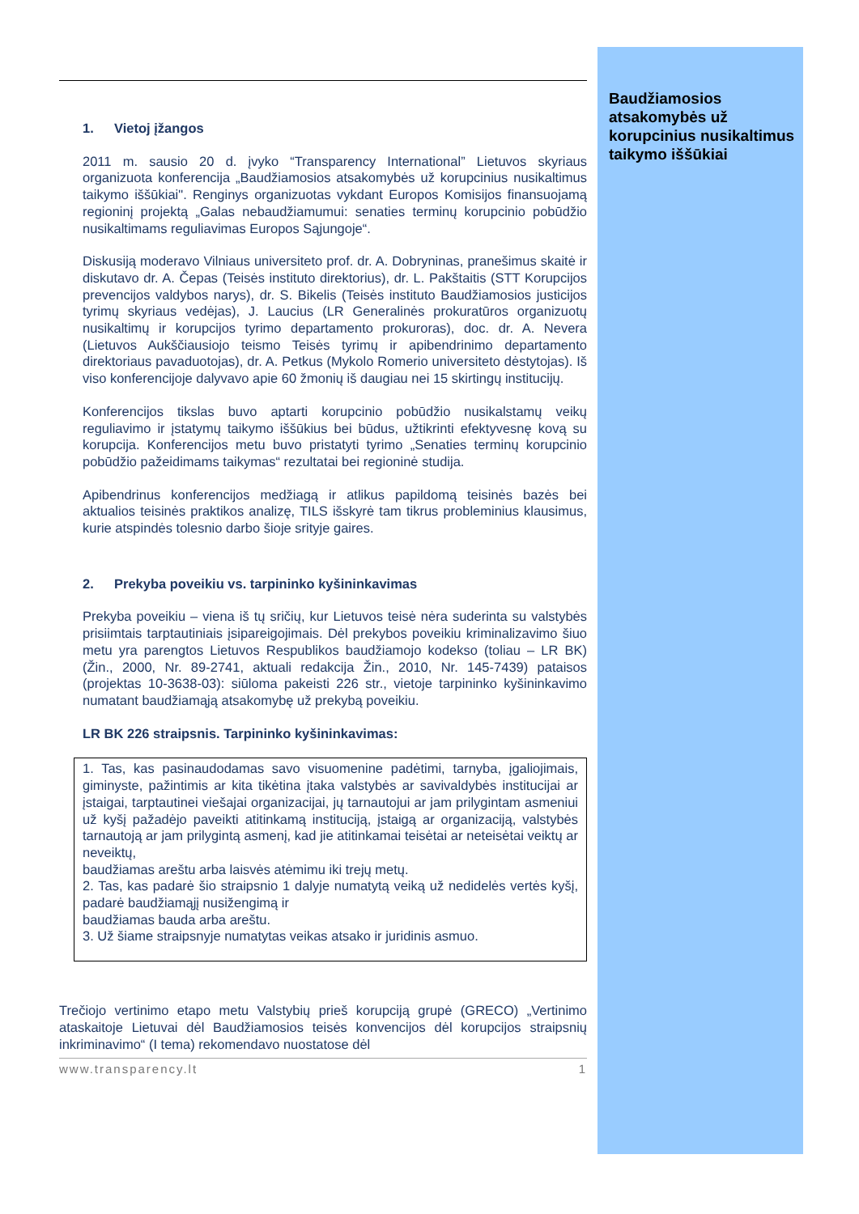Baudžiamosios atsakomybės už korupcinius nusikaltimus taikymo iššūkiai
1. Vietoj įžangos
2011 m. sausio 20 d. įvyko “Transparency International” Lietuvos skyriaus organizuota konferencija „Baudžiamosios atsakomybės už korupcinius nusikaltimus taikymo iššūkiai". Renginys organizuotas vykdant Europos Komisijos finansuojamą regioninį projektą „Galas nebaudžiamumui: senaties terminų korupcinio pobūdžio nusikaltimams reguliavimas Europos Sąjungoje“.
Diskusiją moderavo Vilniaus universiteto prof. dr. A. Dobryninas, pranešimus skaitė ir diskutavo dr. A. Čepas (Teisės instituto direktorius), dr. L. Pakštaitis (STT Korupcijos prevencijos valdybos narys), dr. S. Bikelis (Teisės instituto Baudžiamosios justicijos tyrimų skyriaus vedėjas), J. Laucius (LR Generalinės prokuratūros organizuotų nusikaltimų ir korupcijos tyrimo departamento prokuroras), doc. dr. A. Nevera (Lietuvos Aukščiausiojo teismo Teisės tyrimų ir apibendrinimo departamento direktoriaus pavaduotojas), dr. A. Petkus (Mykolo Romerio universiteto dėstytojas). Iš viso konferencijoje dalyvavo apie 60 žmonių iš daugiau nei 15 skirtingų institucijų.
Konferencijos tikslas buvo aptarti korupcinio pobūdžio nusikalstamų veikų reguliavimo ir įstatymų taikymo iššūkius bei būdus, užtikrinti efektyvesnę kovą su korupcija. Konferencijos metu buvo pristatyti tyrimo „Senaties terminų korupcinio pobūdžio pažeidimams taikymas“ rezultatai bei regioninė studija.
Apibendrinus konferencijos medžiagą ir atlikus papildomą teisinės bazės bei aktualios teisinės praktikos analizę, TILS išskyrė tam tikrus probleminius klausimus, kurie atspindės tolesnio darbo šioje srityje gaires.
2. Prekyba poveikiu vs. tarpininko kyšininkavimas
Prekyba poveikiu – viena iš tų sričių, kur Lietuvos teisė nėra suderinta su valstybės prisiimtais tarptautiniais įsipareigojimais. Dėl prekybos poveikiu kriminalizavimo šiuo metu yra parengtos Lietuvos Respublikos baudžiamojo kodekso (toliau – LR BK) (Žin., 2000, Nr. 89-2741, aktuali redakcija Žin., 2010, Nr. 145-7439) pataisos (projektas 10-3638-03): siūloma pakeisti 226 str., vietoje tarpininko kyšininkavimo numatant baudžiamąją atsakomybę už prekybą poveikiu.
LR BK 226 straipsnis. Tarpininko kyšininkavimas:
1. Tas, kas pasinaudodamas savo visuomenine padėtimi, tarnyba, įgaliojimais, giminyste, pažintimis ar kita tikėtina įtaka valstybės ar savivaldybės institucijai ar įstaigai, tarptautinei viešajai organizacijai, jų tarnautojui ar jam prilygintam asmeniui už kyšį pažadėjo paveikti atitinkamą instituciją, įstaigą ar organizaciją, valstybės tarnautoją ar jam prilygintą asmenį, kad jie atitinkamai teisėtai ar neteisėtai veiktų ar neveiktų,
baudžiamas areštu arba laisvės atėmimu iki trejų metų.
2. Tas, kas padarė šio straipsnio 1 dalyje numatytą veiką už nedidelės vertės kyšį, padarė baudžiamąjį nusižengimą ir
baudžiamas bauda arba areštu.
3. Už šiame straipsnyje numatytas veikas atsako ir juridinis asmuo.
Trečiojo vertinimo etapo metu Valstybių prieš korupciją grupė (GRECO) „Vertinimo ataskaitoje Lietuvai dėl Baudžiamosios teisės konvencijos dėl korupcijos straipsnių inkriminavimo“ (I tema) rekomendavo nuostatose dėl
www.transparency.lt 1